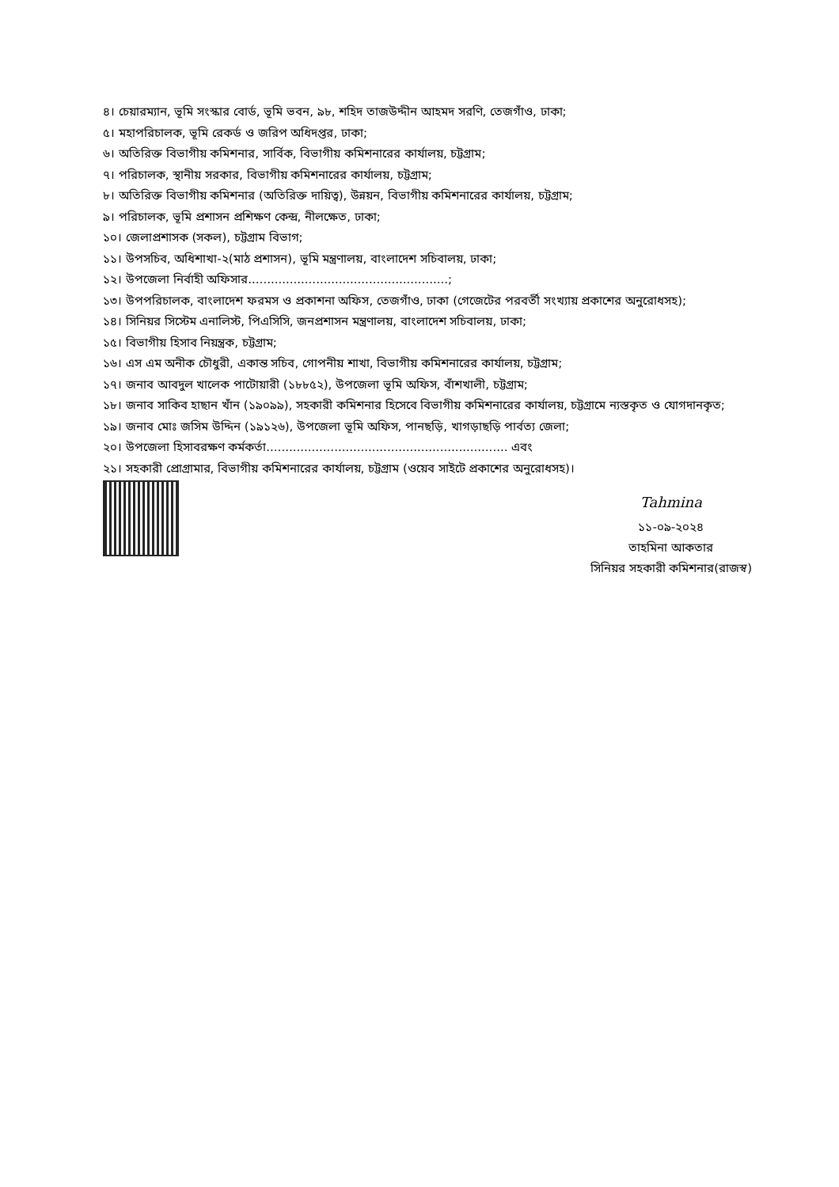৪। চেয়ারম্যান, ভূমি সংস্কার বোর্ড, ভূমি ভবন, ৯৮, শহিদ তাজউদ্দীন আহমদ সরণি, তেজগাঁও, ঢাকা;
৫। মহাপরিচালক, ভূমি রেকর্ড ও জরিপ অধিদপ্তর, ঢাকা;
৬। অতিরিক্ত বিভাগীয় কমিশনার, সার্বিক, বিভাগীয় কমিশনারের কার্যালয়, চট্টগ্রাম;
৭। পরিচালক, স্থানীয় সরকার, বিভাগীয় কমিশনারের কার্যালয়, চট্টগ্রাম;
৮। অতিরিক্ত বিভাগীয় কমিশনার (অতিরিক্ত দায়িত্ব), উন্নয়ন, বিভাগীয় কমিশনারের কার্যালয়, চট্টগ্রাম;
৯। পরিচালক, ভূমি প্রশাসন প্রশিক্ষণ কেন্দ্র, নীলক্ষেত, ঢাকা;
১০। জেলাপ্রশাসক (সকল), চট্টগ্রাম বিভাগ;
১১। উপসচিব, অধিশাখা-২(মাঠ প্রশাসন), ভূমি মন্ত্রণালয়, বাংলাদেশ সচিবালয়, ঢাকা;
১২। উপজেলা নির্বাহী অফিসার.....................................................;
১৩। উপপরিচালক, বাংলাদেশ ফরমস ও প্রকাশনা অফিস, তেজগাঁও, ঢাকা (গেজেটের পরবর্তী সংখ্যায় প্রকাশের অনুরোধসহ);
১৪। সিনিয়র সিস্টেম এনালিস্ট, পিএসিসি, জনপ্রশাসন মন্ত্রণালয়, বাংলাদেশ সচিবালয়, ঢাকা;
১৫। বিভাগীয় হিসাব নিয়ন্ত্রক, চট্টগ্রাম;
১৬। এস এম অনীক চৌধুরী, একান্ত সচিব, গোপনীয় শাখা, বিভাগীয় কমিশনারের কার্যালয়, চট্টগ্রাম;
১৭। জনাব আবদুল খালেক পাটোয়ারী (১৮৮৫২), উপজেলা ভূমি অফিস, বাঁশখালী, চট্টগ্রাম;
১৮। জনাব সাকিব হাছান খাঁন (১৯০৯৯), সহকারী কমিশনার হিসেবে বিভাগীয় কমিশনারের কার্যালয়, চট্টগ্রামে ন্যস্তকৃত ও যোগদানকৃত;
১৯। জনাব মোঃ জসিম উদ্দিন (১৯১২৬), উপজেলা ভূমি অফিস, পানছড়ি, খাগড়াছড়ি পার্বত্য জেলা;
২০। উপজেলা হিসাবরক্ষণ কর্মকর্তা................................................................ এবং
২১। সহকারী প্রোগ্রামার, বিভাগীয় কমিশনারের কার্যালয়, চট্টগ্রাম (ওয়েব সাইটে প্রকাশের অনুরোধসহ)।
Tahmina
১১-০৯-২০২৪
তাহমিনা আকতার
সিনিয়র সহকারী কমিশনার(রাজস্ব)